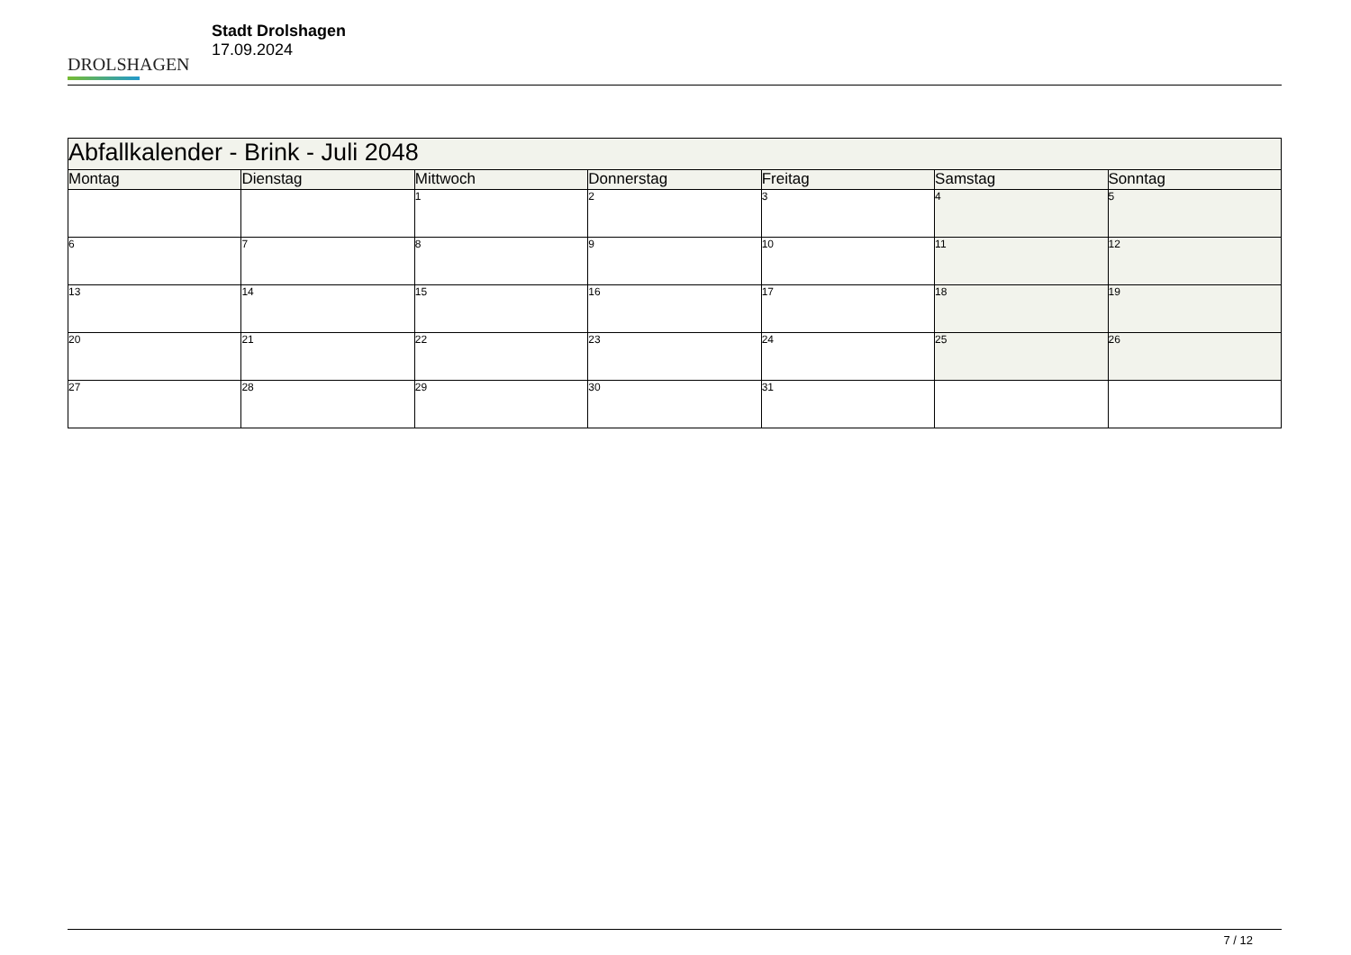DROLSHAGEN
Stadt Drolshagen
17.09.2024
| Abfallkalender - Brink - Juli 2048 | | | | | | |
| Montag | Dienstag | Mittwoch | Donnerstag | Freitag | Samstag | Sonntag |
| | | 1 | 2 | 3 | 4 | 5 |
| 6 | 7 | 8 | 9 | 10 | 11 | 12 |
| 13 | 14 | 15 | 16 | 17 | 18 | 19 |
| 20 | 21 | 22 | 23 | 24 | 25 | 26 |
| 27 | 28 | 29 | 30 | 31 | | |
7 / 12